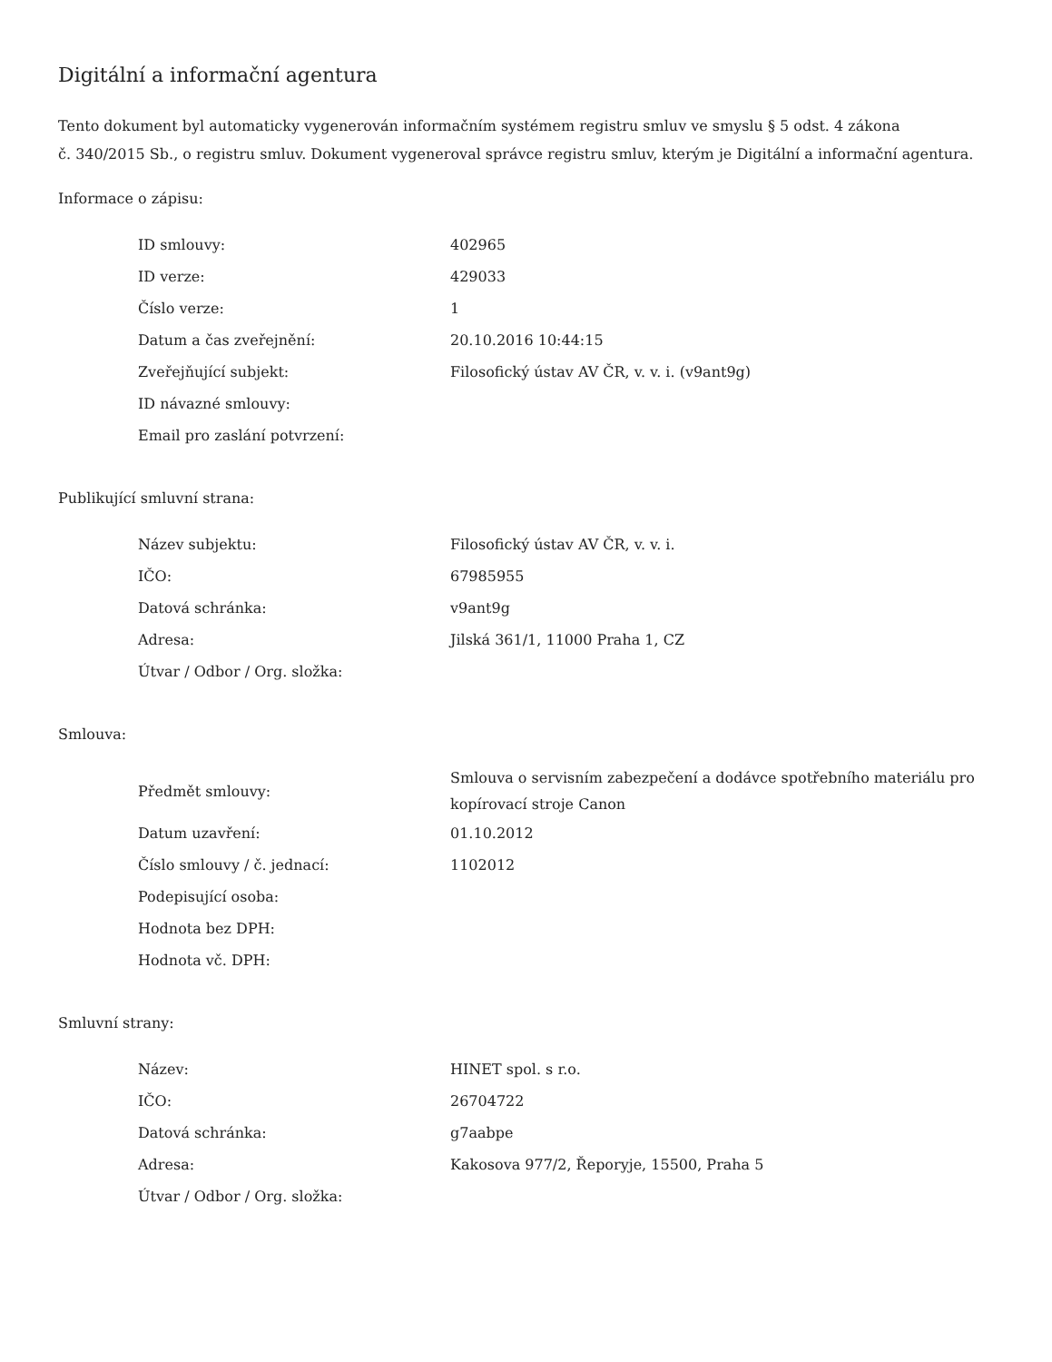Digitální a informační agentura
Tento dokument byl automaticky vygenerován informačním systémem registru smluv ve smyslu § 5 odst. 4 zákona
č. 340/2015 Sb., o registru smluv. Dokument vygeneroval správce registru smluv, kterým je Digitální a informační agentura.
Informace o zápisu:
| ID smlouvy: | 402965 |
| ID verze: | 429033 |
| Číslo verze: | 1 |
| Datum a čas zveřejnění: | 20.10.2016 10:44:15 |
| Zveřejňující subjekt: | Filosofický ústav AV ČR, v. v. i. (v9ant9g) |
| ID návazné smlouvy: | |
| Email pro zaslání potvrzení: | |
Publikující smluvní strana:
| Název subjektu: | Filosofický ústav AV ČR, v. v. i. |
| IČO: | 67985955 |
| Datová schránka: | v9ant9g |
| Adresa: | Jilská 361/1, 11000 Praha 1, CZ |
| Útvar / Odbor / Org. složka: | |
Smlouva:
| Předmět smlouvy: | Smlouva o servisním zabezpečení a dodávce spotřebního materiálu pro kopírovací stroje Canon |
| Datum uzavření: | 01.10.2012 |
| Číslo smlouvy / č. jednací: | 1102012 |
| Podepisující osoba: | |
| Hodnota bez DPH: | |
| Hodnota vč. DPH: | |
Smluvní strany:
| Název: | HINET spol. s r.o. |
| IČO: | 26704722 |
| Datová schránka: | g7aabpe |
| Adresa: | Kakosova 977/2, Řeporyje, 15500, Praha 5 |
| Útvar / Odbor / Org. složka: | |